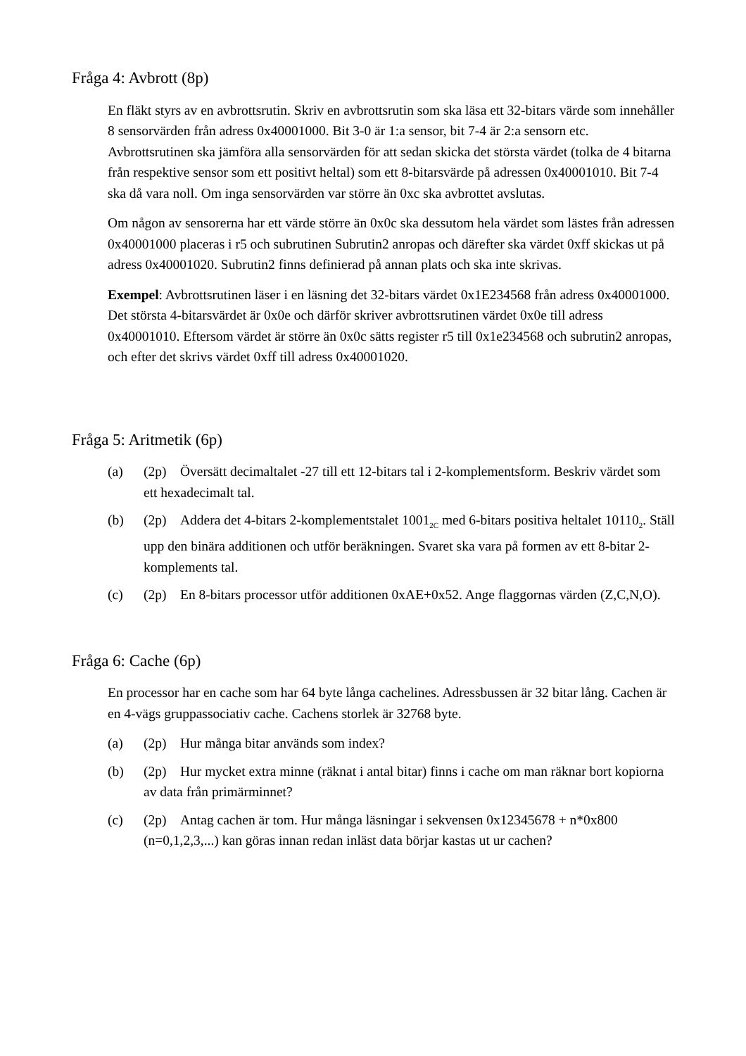Fråga 4: Avbrott (8p)
En fläkt styrs av en avbrottsrutin. Skriv en avbrottsrutin som ska läsa ett 32-bitars värde som innehåller 8 sensorvärden från adress 0x40001000. Bit 3-0 är 1:a sensor, bit 7-4 är 2:a sensorn etc. Avbrottsrutinen ska jämföra alla sensorvärden för att sedan skicka det största värdet (tolka de 4 bitarna från respektive sensor som ett positivt heltal) som ett 8-bitarsvärde på adressen 0x40001010. Bit 7-4 ska då vara noll. Om inga sensorvärden var större än 0xc ska avbrottet avslutas.
Om någon av sensorerna har ett värde större än 0x0c ska dessutom hela värdet som lästes från adressen 0x40001000 placeras i r5 och subrutinen Subrutin2 anropas och därefter ska värdet 0xff skickas ut på adress 0x40001020. Subrutin2 finns definierad på annan plats och ska inte skrivas.
Exempel: Avbrottsrutinen läser i en läsning det 32-bitars värdet 0x1E234568 från adress 0x40001000. Det största 4-bitarsvärdet är 0x0e och därför skriver avbrottsrutinen värdet 0x0e till adress 0x40001010. Eftersom värdet är större än 0x0c sätts register r5 till 0x1e234568 och subrutin2 anropas, och efter det skrivs värdet 0xff till adress 0x40001020.
Fråga 5: Aritmetik (6p)
(a) (2p) Översätt decimaltalet -27 till ett 12-bitars tal i 2-komplementsform. Beskriv värdet som ett hexadecimalt tal.
(b) (2p) Addera det 4-bitars 2-komplementstalet 1001<sub>2C</sub> med 6-bitars positiva heltalet 10110<sub>2</sub>. Ställ upp den binära additionen och utför beräkningen. Svaret ska vara på formen av ett 8-bitar 2-komplements tal.
(c) (2p) En 8-bitars processor utför additionen 0xAE+0x52. Ange flaggornas värden (Z,C,N,O).
Fråga 6: Cache (6p)
En processor har en cache som har 64 byte långa cachelines. Adressbussen är 32 bitar lång. Cachen är en 4-vägs gruppassociativ cache. Cachens storlek är 32768 byte.
(a) (2p) Hur många bitar används som index?
(b) (2p) Hur mycket extra minne (räknat i antal bitar) finns i cache om man räknar bort kopiorna av data från primärminnet?
(c) (2p) Antag cachen är tom. Hur många läsningar i sekvensen 0x12345678 + n*0x800 (n=0,1,2,3,...) kan göras innan redan inläst data börjar kastas ut ur cachen?